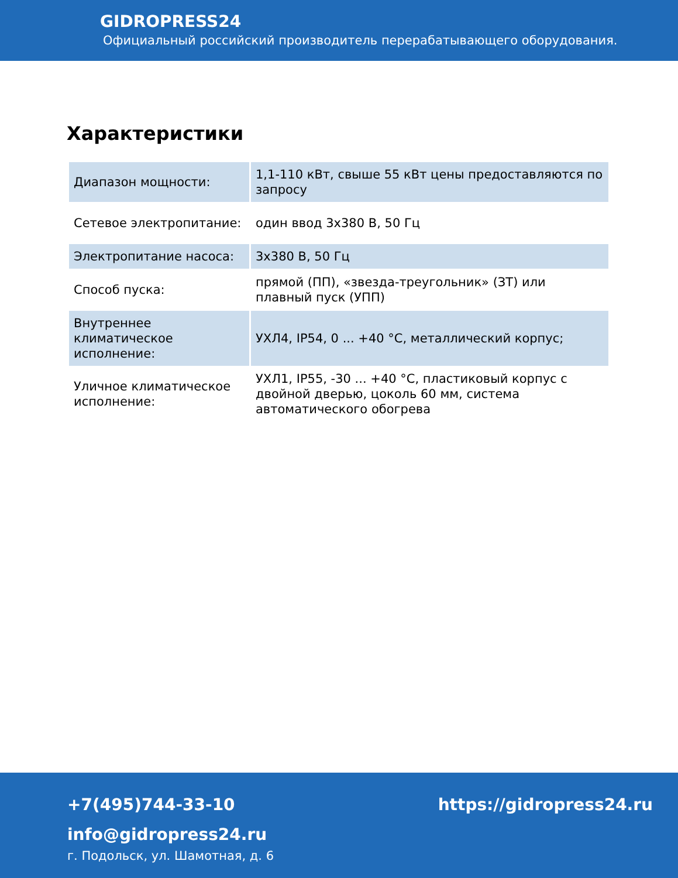GIDROPRESS24
Официальный российский производитель перерабатывающего оборудования.
Характеристики
| Диапазон мощности: | 1,1-110 кВт, свыше 55 кВт цены предоставляются по запросу |
| Сетевое электропитание: | один ввод 3х380 В, 50 Гц |
| Электропитание насоса: | 3х380 В, 50 Гц |
| Способ пуска: | прямой (ПП), «звезда-треугольник» (ЗТ) или плавный пуск (УПП) |
| Внутреннее климатическое исполнение: | УХЛ4, IP54, 0 ... +40 °С, металлический корпус; |
| Уличное климатическое исполнение: | УХЛ1, IP55, -30 ... +40 °С, пластиковый корпус с двойной дверью, цоколь 60 мм, система автоматического обогрева |
+7(495)744-33-10 https://gidropress24.ru
info@gidropress24.ru
г. Подольск, ул. Шамотная, д. 6